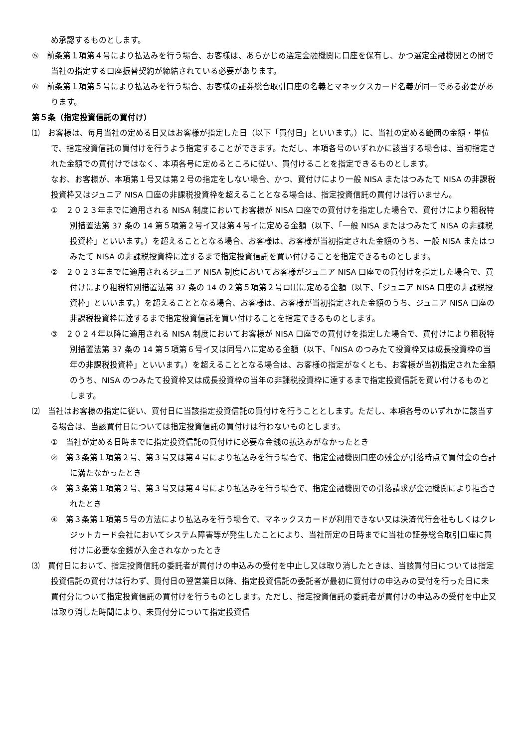め承認するものとします。
⑤　前条第１項第４号により払込みを行う場合、お客様は、あらかじめ選定金融機関に口座を保有し、かつ選定金融機関との間で当社の指定する口座振替契約が締結されている必要があります。
⑥　前条第１項第５号により払込みを行う場合、お客様の証券総合取引口座の名義とマネックスカード名義が同一である必要があります。
第５条（指定投資信託の買付け）
⑴　お客様は、毎月当社の定める日又はお客様が指定した日（以下「買付日」といいます。）に、当社の定める範囲の金額・単位で、指定投資信託の買付けを行うよう指定することができます。ただし、本項各号のいずれかに該当する場合は、当初指定された金額での買付けではなく、本項各号に定めるところに従い、買付けることを指定できるものとします。
なお、お客様が、本項第１号又は第２号の指定をしない場合、かつ、買付けにより一般 NISA またはつみたて NISA の非課税投資枠又はジュニア NISA 口座の非課税投資枠を超えることとなる場合は、指定投資信託の買付けは行いません。
①　２０２３年までに適用される NISA 制度においてお客様が NISA 口座での買付けを指定した場合で、買付けにより租税特別措置法第 37 条の 14 第５項第２号イ又は第４号イに定める金額（以下、「一般 NISA またはつみたて NISA の非課税投資枠」といいます。）を超えることとなる場合、お客様は、お客様が当初指定された金額のうち、一般 NISA またはつみたて NISA の非課税投資枠に達するまで指定投資信託を買い付けることを指定できるものとします。
②　２０２３年までに適用されるジュニア NISA 制度においてお客様がジュニア NISA 口座での買付けを指定した場合で、買付けにより租税特別措置法第 37 条の 14 の２第５項第２号ロ⑴に定める金額（以下、「ジュニア NISA 口座の非課税投資枠」といいます。）を超えることとなる場合、お客様は、お客様が当初指定された金額のうち、ジュニア NISA 口座の非課税投資枠に達するまで指定投資信託を買い付けることを指定できるものとします。
③　２０２４年以降に適用される NISA 制度においてお客様が NISA 口座での買付けを指定した場合で、買付けにより租税特別措置法第 37 条の 14 第５項第６号イ又は同号ハに定める金額（以下、「NISA のつみたて投資枠又は成長投資枠の当年の非課税投資枠」といいます。）を超えることとなる場合は、お客様の指定がなくとも、お客様が当初指定された金額のうち、NISA のつみたて投資枠又は成長投資枠の当年の非課税投資枠に達するまで指定投資信託を買い付けるものとします。
⑵　当社はお客様の指定に従い、買付日に当該指定投資信託の買付けを行うこととします。ただし、本項各号のいずれかに該当する場合は、当該買付日については指定投資信託の買付けは行わないものとします。
①　当社が定める日時までに指定投資信託の買付けに必要な金銭の払込みがなかったとき
②　第３条第１項第２号、第３号又は第４号により払込みを行う場合で、指定金融機関口座の残金が引落時点で買付金の合計に満たなかったとき
③　第３条第１項第２号、第３号又は第４号により払込みを行う場合で、指定金融機関での引落請求が金融機関により拒否されたとき
④　第３条第１項第５号の方法により払込みを行う場合で、マネックスカードが利用できない又は決済代行会社もしくはクレジットカード会社においてシステム障害等が発生したことにより、当社所定の日時までに当社の証券総合取引口座に買付けに必要な金銭が入金されなかったとき
⑶　買付日において、指定投資信託の委託者が買付けの申込みの受付を中止し又は取り消したときは、当該買付日については指定投資信託の買付けは行わず、買付日の翌営業日以降、指定投資信託の委託者が最初に買付けの申込みの受付を行った日に未買付分について指定投資信託の買付けを行うものとします。ただし、指定投資信託の委託者が買付けの申込みの受付を中止又は取り消した時間により、未買付分について指定投資信